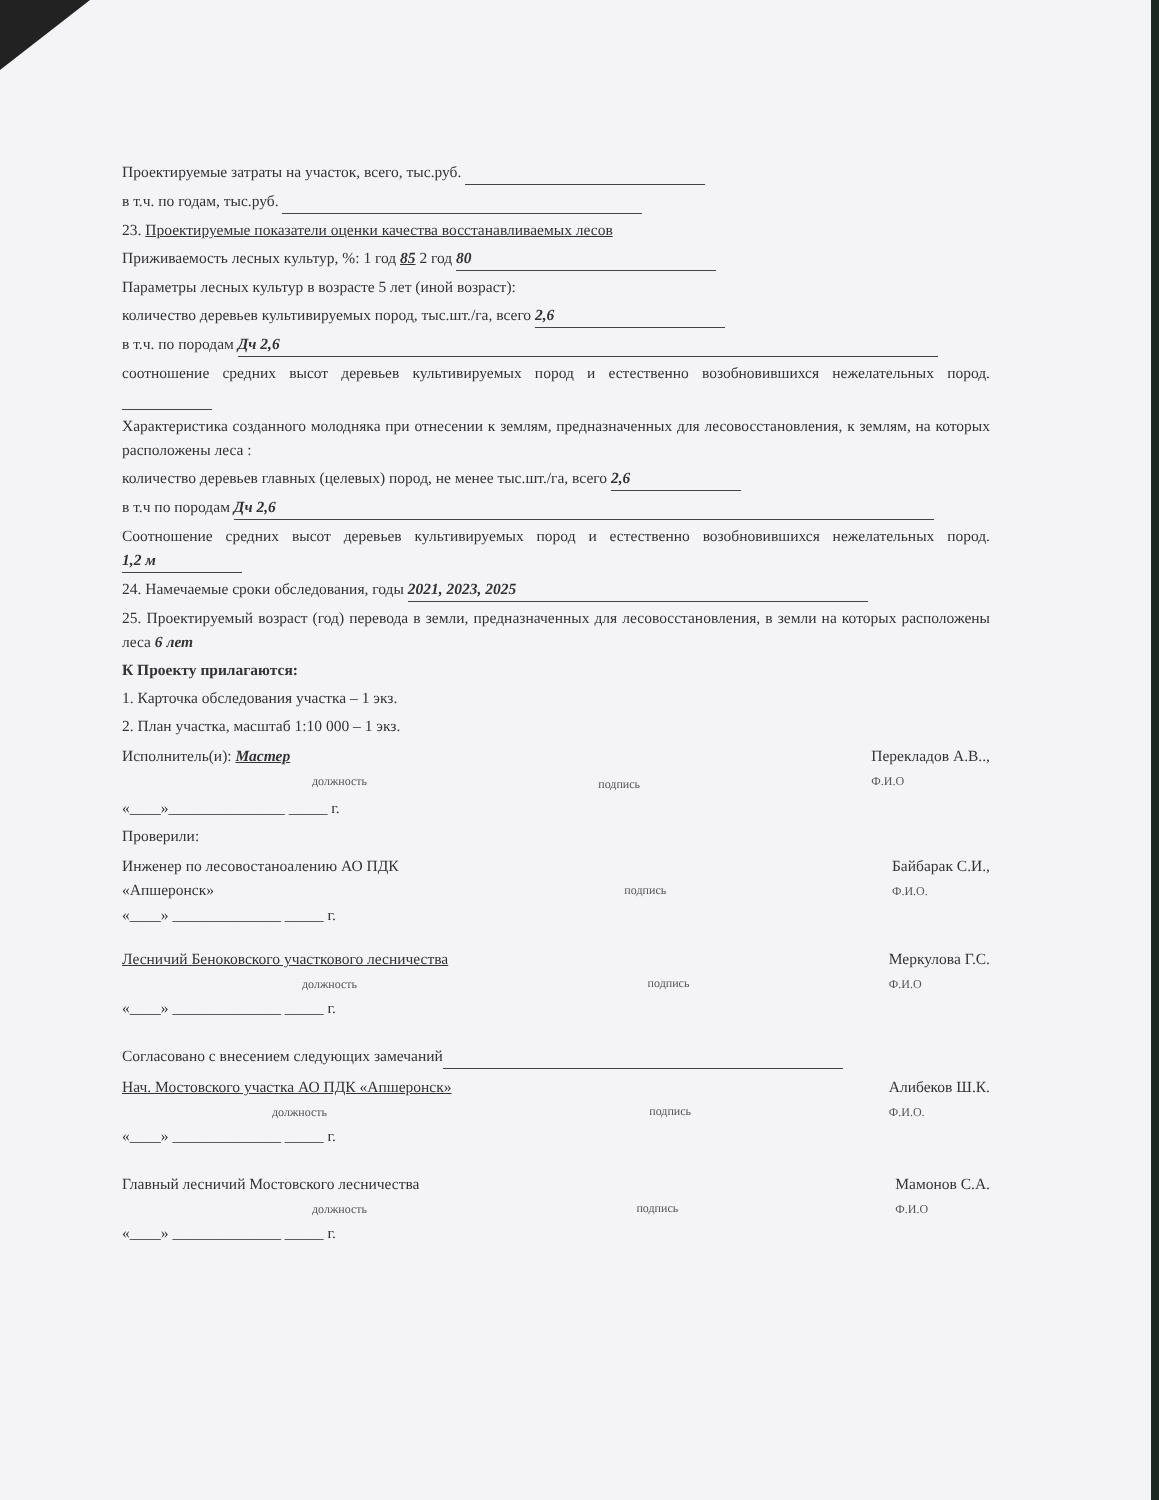Проектируемые затраты на участок, всего, тыс.руб.
в т.ч. по годам, тыс.руб.
23. Проектируемые показатели оценки качества восстанавливаемых лесов
Приживаемость лесных культур, %: 1 год 85 2 год 80
Параметры лесных культур в возрасте 5 лет (иной возраст):
количество деревьев культивируемых пород, тыс.шт./га, всего 2,6
в т.ч. по породам Дч 2,6
соотношение средних высот деревьев культивируемых пород и естественно возобновившихся нежелательных пород.
Характеристика созданного молодняка при отнесении к землям, предназначенных для лесовосстановления, к землям, на которых расположены леса :
количество деревьев главных (целевых) пород, не менее тыс.шт./га, всего 2,6
в т.ч по породам Дч 2,6
Соотношение средних высот деревьев культивируемых пород и естественно возобновившихся нежелательных пород. 1,2 м
24. Намечаемые сроки обследования, годы 2021, 2023, 2025
25. Проектируемый возраст (год) перевода в земли, предназначенных для лесовосстановления, в земли на которых расположены леса 6 лет
К Проекту прилагаются:
1. Карточка обследования участка – 1 экз.
2. План участка, масштаб 1:10 000 – 1 экз.
Исполнитель(и): Мастер
должность
подпись
Перекладов А.В..,
Ф.И.О
«____»_______________ _____ г.
Проверили:
Инженер по лесовостаноалению АО ПДК
«Апшеронск»
подпись
Байбарак С.И.,
Ф.И.О.
«____» ______________ _____ г.
Лесничий Беноковского участкового лесничества
должность
подпись
Меркулова Г.С.
Ф.И.О
«____» ______________ _____ г.
Согласовано с внесением следующих замечаний
Нач. Мостовского участка АО ПДК «Апшеронск»
должность
подпись
Алибеков Ш.К.
Ф.И.О.
«____» ______________ _____ г.
Главный лесничий Мостовского лесничества
должность
подпись
Мамонов С.А.
Ф.И.О
«____» ______________ _____ г.